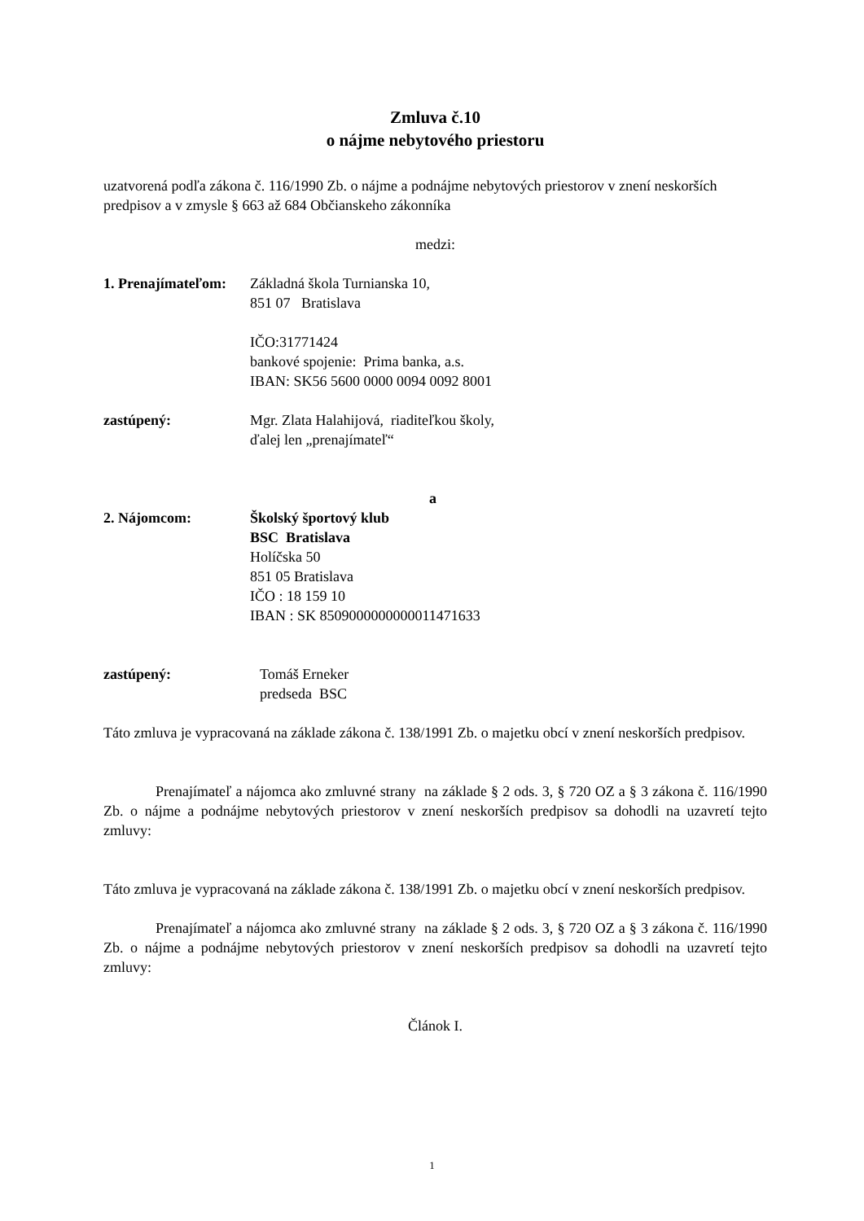Zmluva č.10
o nájme nebytového priestoru
uzatvorená podľa zákona č. 116/1990 Zb. o nájme a podnájme nebytových priestorov v znení neskorších predpisov a v zmysle § 663 až 684 Občianskeho zákonníka
medzi:
1. Prenajímateľom:
Základná škola Turnianska 10,
851 07 Bratislava
IČO:31771424
bankové spojenie: Prima banka, a.s.
IBAN: SK56 5600 0000 0094 0092 8001
zastúpený: Mgr. Zlata Halahijová, riaditeľkou školy,
ďalej len „prenajímateľ“
a
2. Nájomcom: Školský športový klub
BSC Bratislava
Holíčska 50
851 05 Bratislava
IČO : 18 159 10
IBAN : SK 8509000000000011471633
zastúpený: Tomáš Erneker
predseda BSC
Táto zmluva je vypracovaná na základe zákona č. 138/1991 Zb. o majetku obcí v znení neskorších predpisov.
Prenajímateľ a nájomca ako zmluvné strany na základe § 2 ods. 3, § 720 OZ a § 3 zákona č. 116/1990 Zb. o nájme a podnájme nebytových priestorov v znení neskorších predpisov sa dohodli na uzavretí tejto zmluvy:
Táto zmluva je vypracovaná na základe zákona č. 138/1991 Zb. o majetku obcí v znení neskorších predpisov.
Prenajímateľ a nájomca ako zmluvné strany na základe § 2 ods. 3, § 720 OZ a § 3 zákona č. 116/1990 Zb. o nájme a podnájme nebytových priestorov v znení neskorších predpisov sa dohodli na uzavretí tejto zmluvy:
Článok I.
1